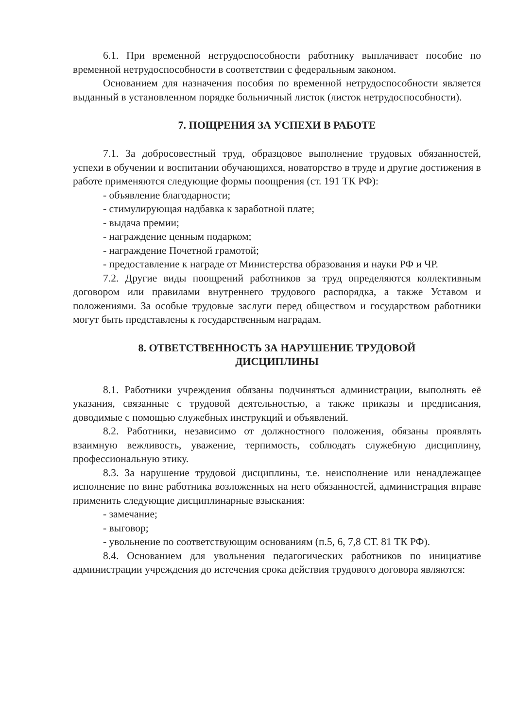6.1. При временной нетрудоспособности работнику выплачивает пособие по временной нетрудоспособности в соответствии с федеральным законом.
Основанием для назначения пособия по временной нетрудоспособности является выданный в установленном порядке больничный листок (листок нетрудоспособности).
7. ПОЩРЕНИЯ ЗА УСПЕХИ В РАБОТЕ
7.1. За добросовестный труд, образцовое выполнение трудовых обязанностей, успехи в обучении и воспитании обучающихся, новаторство в труде и другие достижения в работе применяются следующие формы поощрения (ст. 191 ТК РФ):
- объявление благодарности;
- стимулирующая надбавка к заработной плате;
- выдача премии;
- награждение ценным подарком;
- награждение Почетной грамотой;
- предоставление к награде от Министерства образования и науки РФ и ЧР.
7.2. Другие виды поощрений работников за труд определяются коллективным договором или правилами внутреннего трудового распорядка, а также Уставом и положениями. За особые трудовые заслуги перед обществом и государством работники могут быть представлены к государственным наградам.
8. ОТВЕТСТВЕННОСТЬ ЗА НАРУШЕНИЕ ТРУДОВОЙ
ДИСЦИПЛИНЫ
8.1. Работники учреждения обязаны подчиняться администрации, выполнять её указания, связанные с трудовой деятельностью, а также приказы и предписания, доводимые с помощью служебных инструкций и объявлений.
8.2. Работники, независимо от должностного положения, обязаны проявлять взаимную вежливость, уважение, терпимость, соблюдать служебную дисциплину, профессиональную этику.
8.3. За нарушение трудовой дисциплины, т.е. неисполнение или ненадлежащее исполнение по вине работника возложенных на него обязанностей, администрация вправе применить следующие дисциплинарные взыскания:
- замечание;
- выговор;
- увольнение по соответствующим основаниям (п.5, 6, 7,8 СТ. 81 ТК РФ).
8.4. Основанием для увольнения педагогических работников по инициативе администрации учреждения до истечения срока действия трудового договора являются: